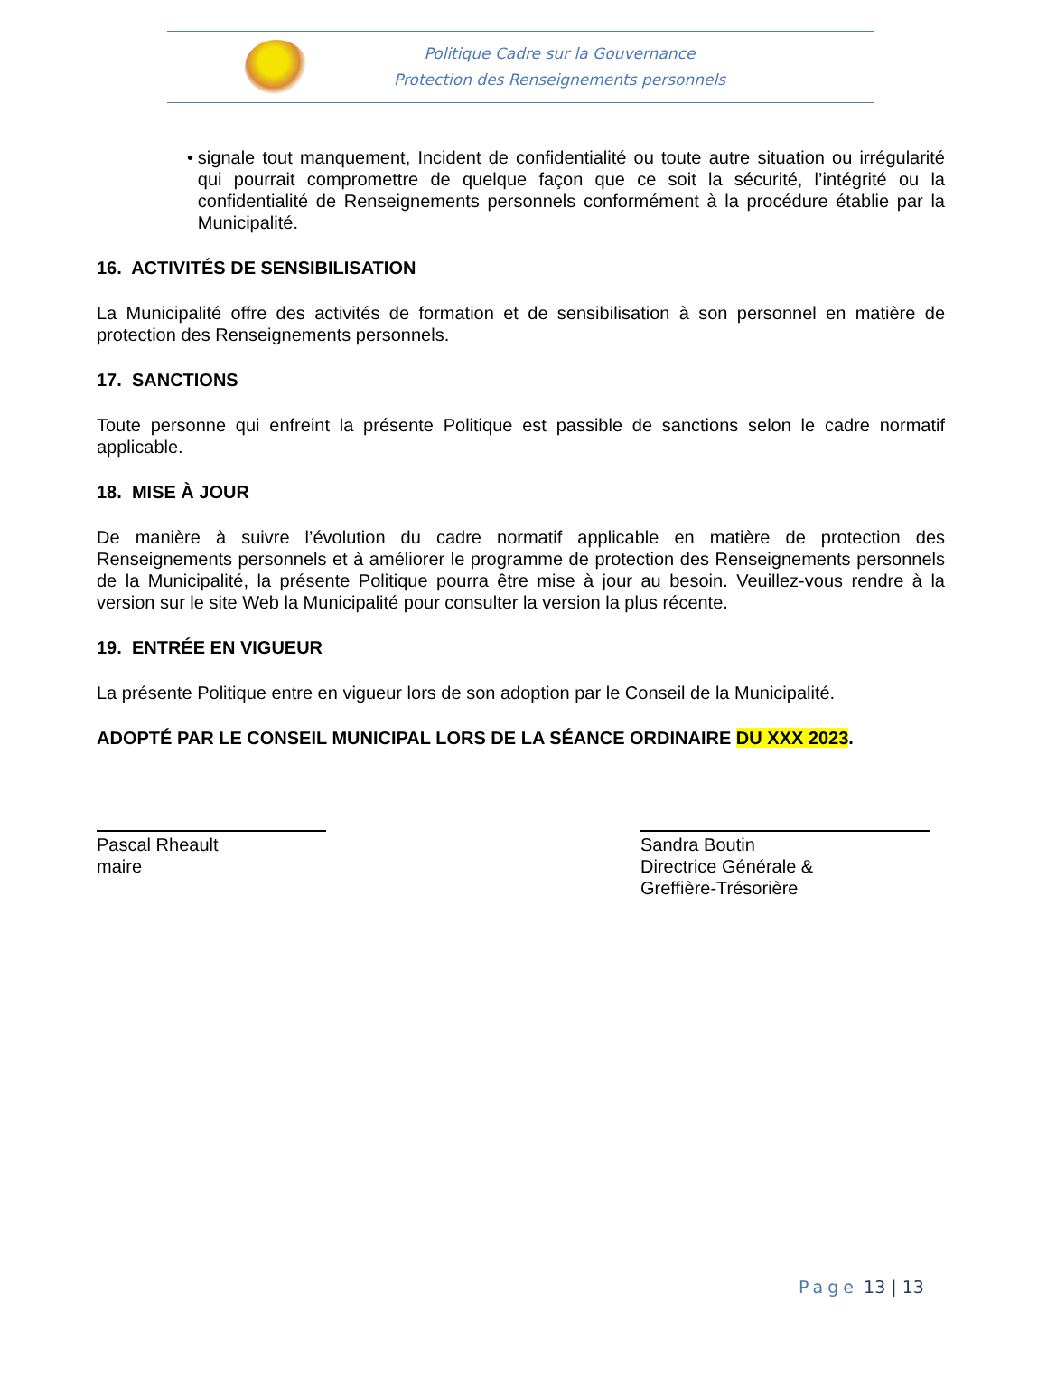Politique Cadre sur la Gouvernance
Protection des Renseignements personnels
• signale tout manquement, Incident de confidentialité ou toute autre situation ou irrégularité qui pourrait compromettre de quelque façon que ce soit la sécurité, l’intégrité ou la confidentialité de Renseignements personnels conformément à la procédure établie par la Municipalité.
16. ACTIVITÉS DE SENSIBILISATION
La Municipalité offre des activités de formation et de sensibilisation à son personnel en matière de protection des Renseignements personnels.
17. SANCTIONS
Toute personne qui enfreint la présente Politique est passible de sanctions selon le cadre normatif applicable.
18. MISE À JOUR
De manière à suivre l’évolution du cadre normatif applicable en matière de protection des Renseignements personnels et à améliorer le programme de protection des Renseignements personnels de la Municipalité, la présente Politique pourra être mise à jour au besoin. Veuillez-vous rendre à la version sur le site Web la Municipalité pour consulter la version la plus récente.
19. ENTRÉE EN VIGUEUR
La présente Politique entre en vigueur lors de son adoption par le Conseil de la Municipalité.
ADOPTÉ PAR LE CONSEIL MUNICIPAL LORS DE LA SÉANCE ORDINAIRE DU XXX 2023.
Pascal Rheault
maire
Sandra Boutin
Directrice Générale &
Greffière-Trésorière
Page 13 | 13